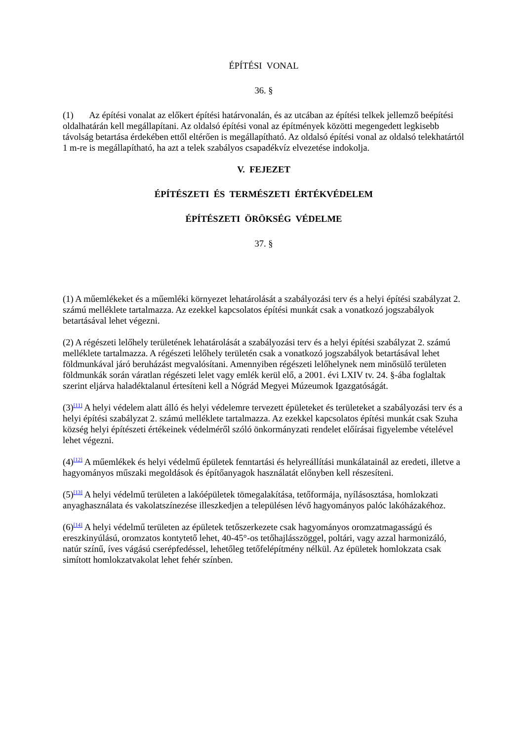ÉPÍTÉSI VONAL
36. §
(1) Az építési vonalat az előkert építési határvonalán, és az utcában az építési telkek jellemző beépítési oldalhatárán kell megállapítani. Az oldalsó építési vonal az építmények közötti megengedett legkisebb távolság betartása érdekében ettől eltérően is megállapítható. Az oldalsó építési vonal az oldalsó telekhatártól 1 m-re is megállapítható, ha azt a telek szabályos csapadékvíz elvezetése indokolja.
V. FEJEZET
ÉPÍTÉSZETI ÉS TERMÉSZETI ÉRTÉKVÉDELEM
ÉPÍTÉSZETI ÖRÖKSÉG VÉDELME
37. §
(1) A műemlékeket és a műemléki környezet lehatárolását a szabályozási terv és a helyi építési szabályzat 2. számú melléklete tartalmazza. Az ezekkel kapcsolatos építési munkát csak a vonatkozó jogszabályok betartásával lehet végezni.
(2) A régészeti lelőhely területének lehatárolását a szabályozási terv és a helyi építési szabályzat 2. számú melléklete tartalmazza. A régészeti lelőhely területén csak a vonatkozó jogszabályok betartásával lehet földmunkával járó beruházást megvalósítani. Amennyiben régészeti lelőhelynek nem minősülő területen földmunkák során váratlan régészeti lelet vagy emlék kerül elő, a 2001. évi LXIV tv. 24. §-ába foglaltak szerint eljárva haladéktalanul értesíteni kell a Nógrád Megyei Múzeumok Igazgatóságát.
(3)<sup>[11]</sup> A helyi védelem alatt álló és helyi védelemre tervezett épületeket és területeket a szabályozási terv és a helyi építési szabályzat 2. számú melléklete tartalmazza. Az ezekkel kapcsolatos építési munkát csak Szuha község helyi építészeti értékeinek védelméről szóló önkormányzati rendelet előírásai figyelembe vételével lehet végezni.
(4)<sup>[12]</sup> A műemlékek és helyi védelmű épületek fenntartási és helyreállítási munkálatainál az eredeti, illetve a hagyományos műszaki megoldások és építőanyagok használatát előnyben kell részesíteni.
(5)<sup>[13]</sup> A helyi védelmű területen a lakóépületek tömegalakítása, tetőformája, nyílásosztása, homlokzati anyaghasználata és vakolatszínezése illeszkedjen a településen lévő hagyományos palóc lakóházakéhoz.
(6)<sup>[14]</sup> A helyi védelmű területen az épületek tetőszerkezete csak hagyományos oromzatmagasságú és ereszkinyúlású, oromzatos kontytető lehet, 40-45°-os tetőhajlásszöggel, poltári, vagy azzal harmonizáló, natúr színű, íves vágású cserépfedéssel, lehetőleg tetőfelépítmény nélkül. Az épületek homlokzata csak simított homlokzatvakolat lehet fehér színben.